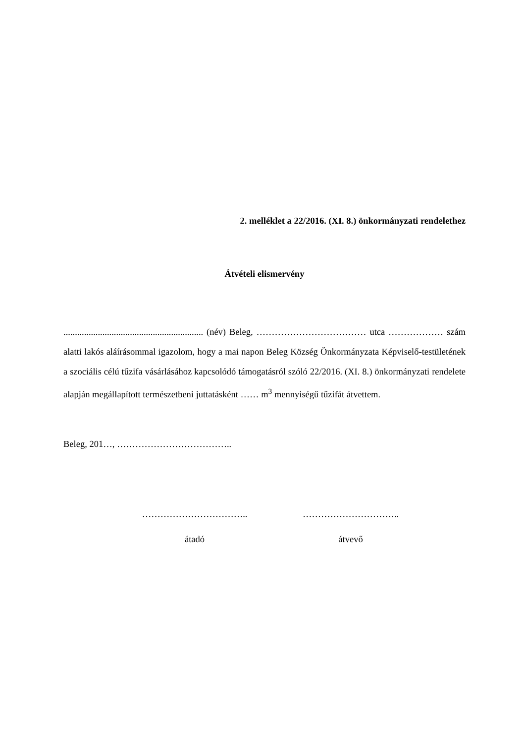2. melléklet a 22/2016. (XI. 8.) önkormányzati rendelethez
Átvételi elismervény
............................................................. (név) Beleg, ……………………………… utca ……………… szám alatti lakós aláírásommal igazolom, hogy a mai napon Beleg Község Önkormányzata Képviselő-testületének a szociális célú tűzifa vásárlásához kapcsolódó támogatásról szóló 22/2016. (XI. 8.) önkormányzati rendelete alapján megállapított természetbeni juttatásként …… m<sup>3</sup> mennyiségű tűzifát átvettem.
Beleg, 201…, ………………………………..
……………………………..
átadó
…………………………..
átvevő